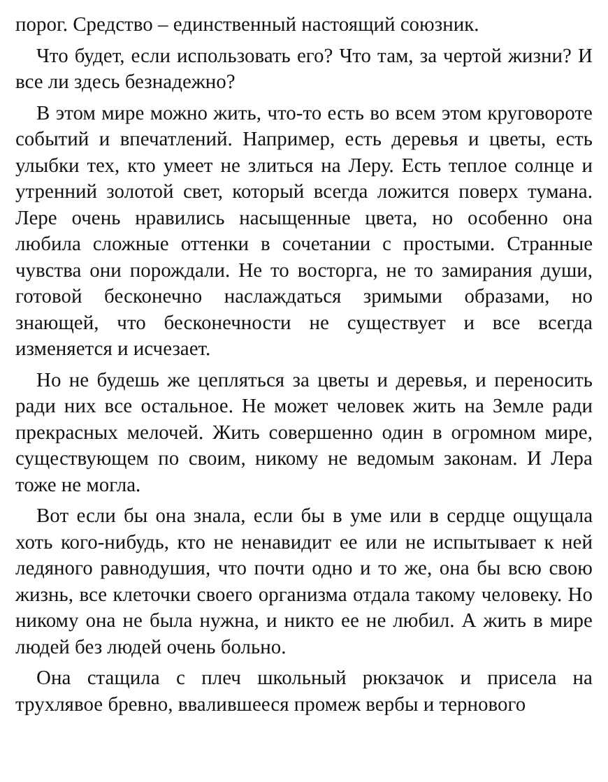порог. Средство – единственный настоящий союзник.
Что будет, если использовать его? Что там, за чертой жизни? И все ли здесь безнадежно?
В этом мире можно жить, что-то есть во всем этом круговороте событий и впечатлений. Например, есть деревья и цветы, есть улыбки тех, кто умеет не злиться на Леру. Есть теплое солнце и утренний золотой свет, который всегда ложится поверх тумана. Лере очень нравились насыщенные цвета, но особенно она любила сложные оттенки в сочетании с простыми. Странные чувства они порождали. Не то восторга, не то замирания души, готовой бесконечно наслаждаться зримыми образами, но знающей, что бесконечности не существует и все всегда изменяется и исчезает.
Но не будешь же цепляться за цветы и деревья, и переносить ради них все остальное. Не может человек жить на Земле ради прекрасных мелочей. Жить совершенно один в огромном мире, существующем по своим, никому не ведомым законам. И Лера тоже не могла.
Вот если бы она знала, если бы в уме или в сердце ощущала хоть кого-нибудь, кто не ненавидит ее или не испытывает к ней ледяного равнодушия, что почти одно и то же, она бы всю свою жизнь, все клеточки своего организма отдала такому человеку. Но никому она не была нужна, и никто ее не любил. А жить в мире людей без людей очень больно.
Она стащила с плеч школьный рюкзачок и присела на трухлявое бревно, ввалившееся промеж вербы и тернового